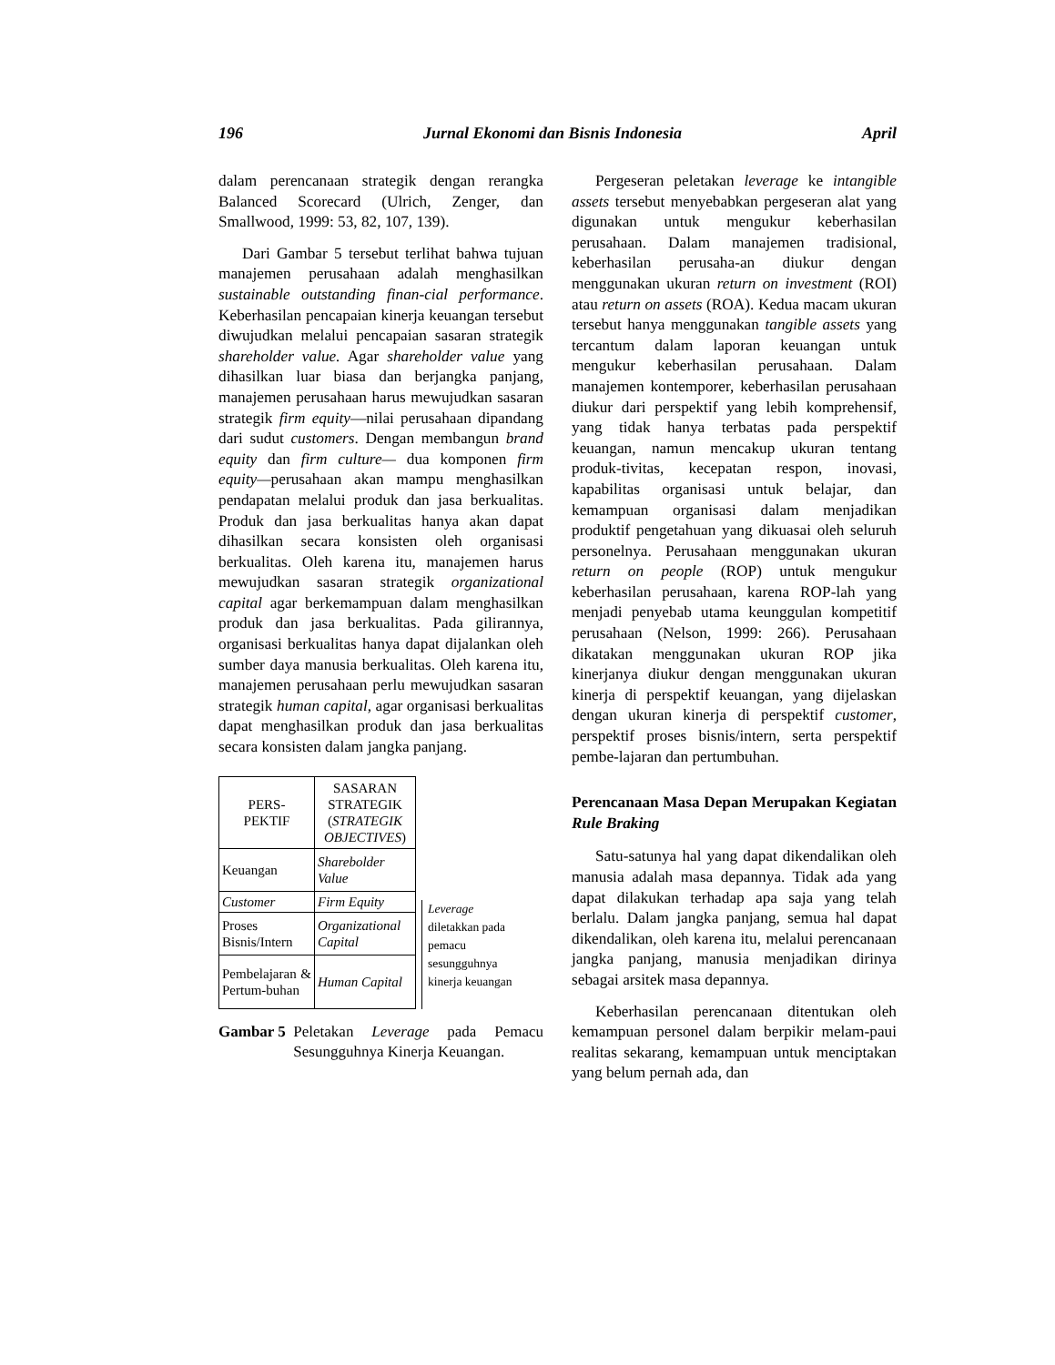196 Jurnal Ekonomi dan Bisnis Indonesia April
dalam perencanaan strategik dengan rerangka Balanced Scorecard (Ulrich, Zenger, dan Smallwood, 1999: 53, 82, 107, 139).
Dari Gambar 5 tersebut terlihat bahwa tujuan manajemen perusahaan adalah menghasilkan sustainable outstanding finan-cial performance. Keberhasilan pencapaian kinerja keuangan tersebut diwujudkan melalui pencapaian sasaran strategik shareholder value. Agar shareholder value yang dihasilkan luar biasa dan berjangka panjang, manajemen perusahaan harus mewujudkan sasaran strategik firm equity—nilai perusahaan dipandang dari sudut customers. Dengan membangun brand equity dan firm culture— dua komponen firm equity—perusahaan akan mampu menghasilkan pendapatan melalui produk dan jasa berkualitas. Produk dan jasa berkualitas hanya akan dapat dihasilkan secara konsisten oleh organisasi berkualitas. Oleh karena itu, manajemen harus mewujudkan sasaran strategik organizational capital agar berkemampuan dalam menghasilkan produk dan jasa berkualitas. Pada gilirannya, organisasi berkualitas hanya dapat dijalankan oleh sumber daya manusia berkualitas. Oleh karena itu, manajemen perusahaan perlu mewujudkan sasaran strategik human capital, agar organisasi berkualitas dapat menghasilkan produk dan jasa berkualitas secara konsisten dalam jangka panjang.
| PERS- PEKTIF | SASARAN STRATEGIK ( STRATEGIK OBJECTIVES ) |
| Keuangan | Sharebolder Value |
| Customer | Firm Equity |
| Proses Bisnis/Intern | Organizational Capital |
| Pembelajaran & Pertum-buhan | Human Capital |
Leverage
diletakkan pada
pemacu
sesungguhnya
kinerja keuangan
Gambar 5 Peletakan Leverage pada Pemacu Sesungguhnya Kinerja Keuangan.
Pergeseran peletakan leverage ke intangible assets tersebut menyebabkan pergeseran alat yang digunakan untuk mengukur keberhasilan perusahaan. Dalam manajemen tradisional, keberhasilan perusaha-an diukur dengan menggunakan ukuran return on investment (ROI) atau return on assets (ROA). Kedua macam ukuran tersebut hanya menggunakan tangible assets yang tercantum dalam laporan keuangan untuk mengukur keberhasilan perusahaan. Dalam manajemen kontemporer, keberhasilan perusahaan diukur dari perspektif yang lebih komprehensif, yang tidak hanya terbatas pada perspektif keuangan, namun mencakup ukuran tentang produk-tivitas, kecepatan respon, inovasi, kapabilitas organisasi untuk belajar, dan kemampuan organisasi dalam menjadikan produktif pengetahuan yang dikuasai oleh seluruh personelnya. Perusahaan menggunakan ukuran return on people (ROP) untuk mengukur keberhasilan perusahaan, karena ROP-lah yang menjadi penyebab utama keunggulan kompetitif perusahaan (Nelson, 1999: 266). Perusahaan dikatakan menggunakan ukuran ROP jika kinerjanya diukur dengan menggunakan ukuran kinerja di perspektif keuangan, yang dijelaskan dengan ukuran kinerja di perspektif customer, perspektif proses bisnis/intern, serta perspektif pembe-lajaran dan pertumbuhan.
Perencanaan Masa Depan Merupakan Kegiatan Rule Braking
Satu-satunya hal yang dapat dikendalikan oleh manusia adalah masa depannya. Tidak ada yang dapat dilakukan terhadap apa saja yang telah berlalu. Dalam jangka panjang, semua hal dapat dikendalikan, oleh karena itu, melalui perencanaan jangka panjang, manusia menjadikan dirinya sebagai arsitek masa depannya.
Keberhasilan perencanaan ditentukan oleh kemampuan personel dalam berpikir melam-paui realitas sekarang, kemampuan untuk menciptakan yang belum pernah ada, dan